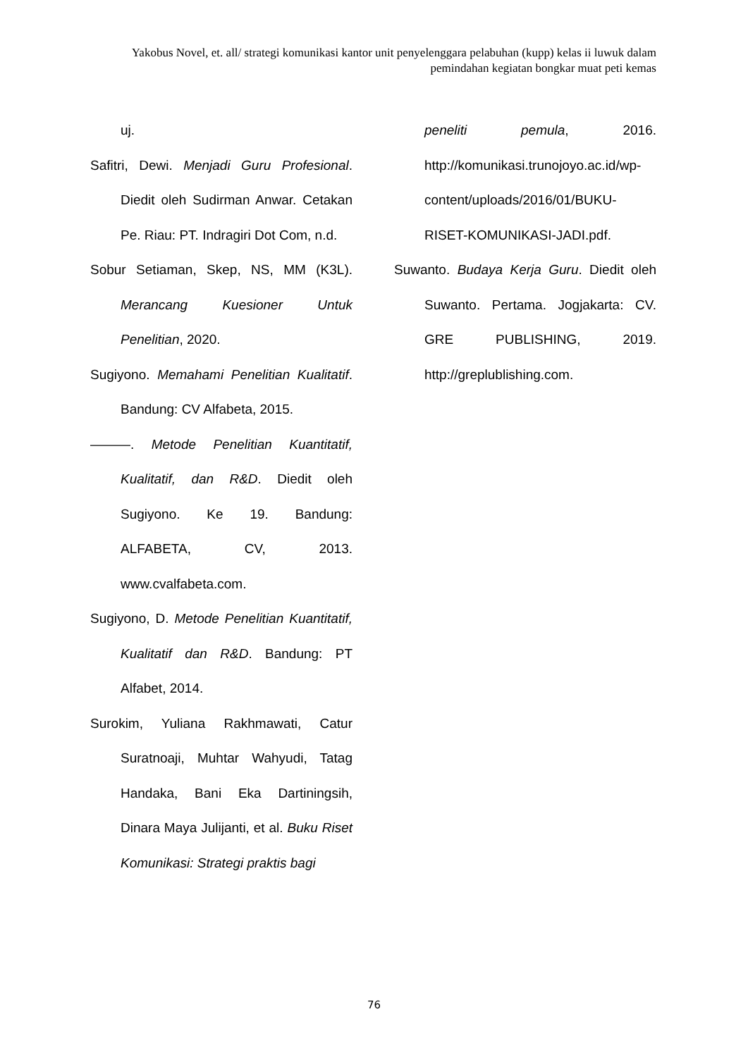Yakobus Novel, et. all/ strategi komunikasi kantor unit penyelenggara pelabuhan (kupp) kelas ii luwuk dalam pemindahan kegiatan bongkar muat peti kemas
uj.
Safitri, Dewi. Menjadi Guru Profesional. Diedit oleh Sudirman Anwar. Cetakan Pe. Riau: PT. Indragiri Dot Com, n.d.
Sobur Setiaman, Skep, NS, MM (K3L). Merancang Kuesioner Untuk Penelitian, 2020.
Sugiyono. Memahami Penelitian Kualitatif. Bandung: CV Alfabeta, 2015.
———. Metode Penelitian Kuantitatif, Kualitatif, dan R&D. Diedit oleh Sugiyono. Ke 19. Bandung: ALFABETA, CV, 2013. www.cvalfabeta.com.
Sugiyono, D. Metode Penelitian Kuantitatif, Kualitatif dan R&D. Bandung: PT Alfabet, 2014.
Surokim, Yuliana Rakhmawati, Catur Suratnoaji, Muhtar Wahyudi, Tatag Handaka, Bani Eka Dartiningsih, Dinara Maya Julijanti, et al. Buku Riset Komunikasi: Strategi praktis bagi
peneliti pemula, 2016. http://komunikasi.trunojoyo.ac.id/wp-content/uploads/2016/01/BUKU-RISET-KOMUNIKASI-JADI.pdf.
Suwanto. Budaya Kerja Guru. Diedit oleh Suwanto. Pertama. Jogjakarta: CV. GRE PUBLISHING, 2019. http://greplublishing.com.
76